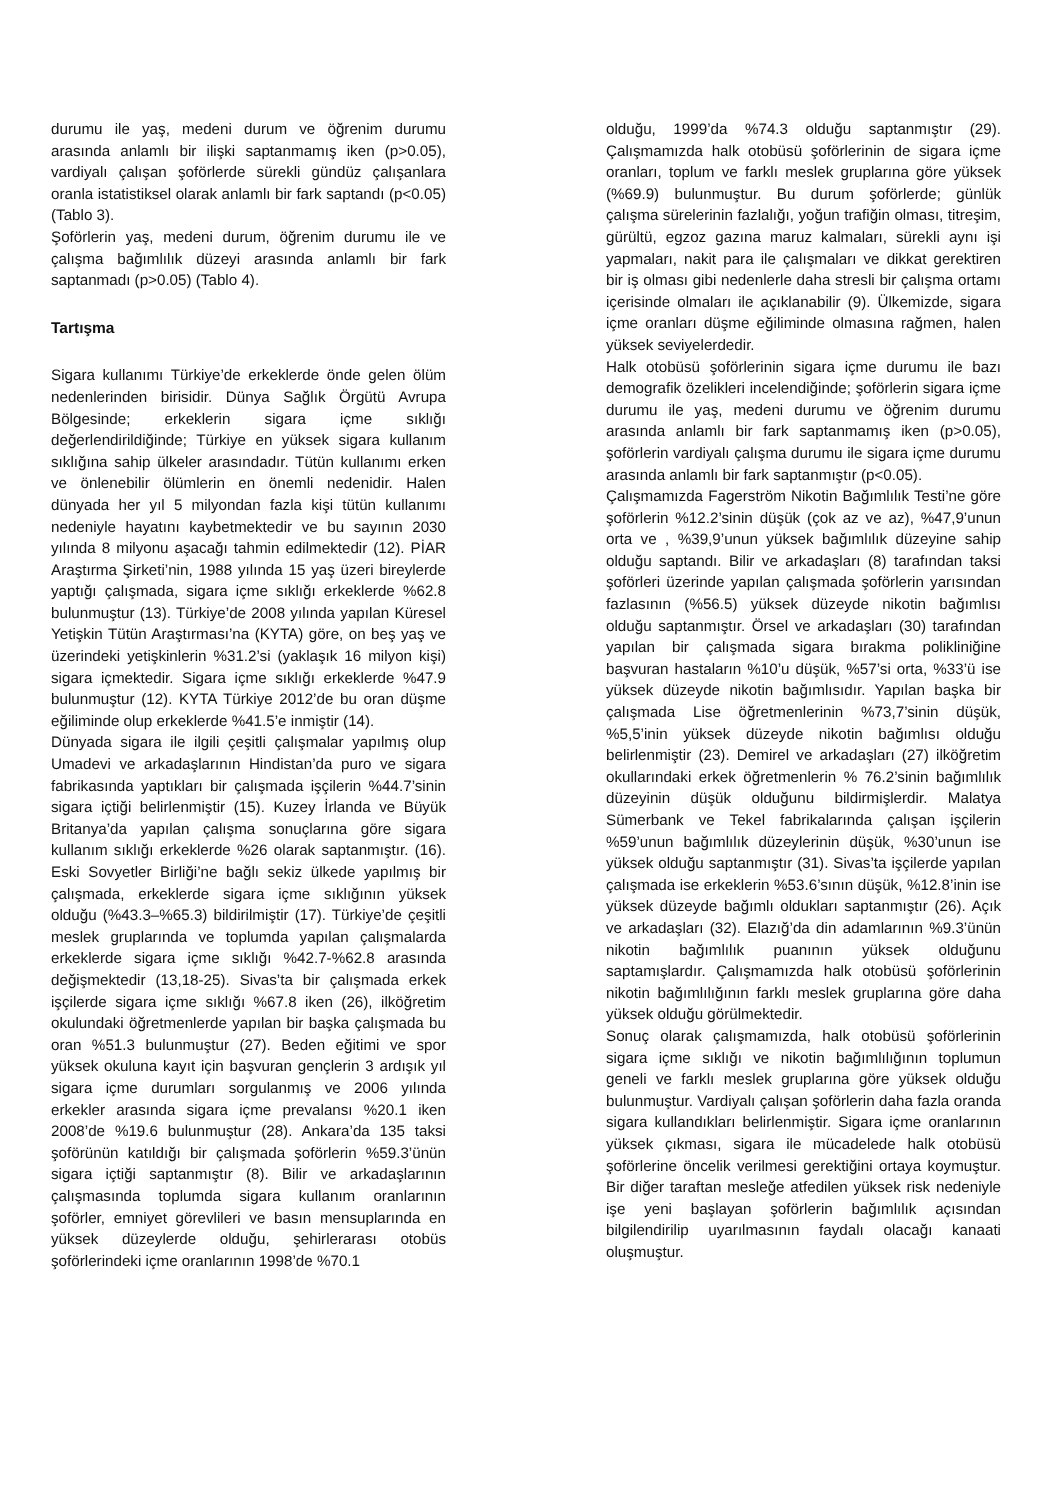durumu ile yaş, medeni durum ve öğrenim durumu arasında anlamlı bir ilişki saptanmamış iken (p>0.05), vardiyalı çalışan şoförlerde sürekli gündüz çalışanlara oranla istatistiksel olarak anlamlı bir fark saptandı (p<0.05) (Tablo 3).
Şoförlerin yaş, medeni durum, öğrenim durumu ile ve çalışma bağımlılık düzeyi arasında anlamlı bir fark saptanmadı (p>0.05) (Tablo 4).
Tartışma
Sigara kullanımı Türkiye’de erkeklerde önde gelen ölüm nedenlerinden birisidir. Dünya Sağlık Örgütü Avrupa Bölgesinde; erkeklerin sigara içme sıklığı değerlendirildiğinde; Türkiye en yüksek sigara kullanım sıklığına sahip ülkeler arasındadır. Tütün kullanımı erken ve önlenebilir ölümlerin en önemli nedenidir. Halen dünyada her yıl 5 milyondan fazla kişi tütün kullanımı nedeniyle hayatını kaybetmektedir ve bu sayının 2030 yılında 8 milyonu aşacağı tahmin edilmektedir (12). PİAR Araştırma Şirketi’nin, 1988 yılında 15 yaş üzeri bireylerde yaptığı çalışmada, sigara içme sıklığı erkeklerde %62.8 bulunmuştur (13). Türkiye’de 2008 yılında yapılan Küresel Yetişkin Tütün Araştırması’na (KYTA) göre, on beş yaş ve üzerindeki yetişkinlerin %31.2’si (yaklaşık 16 milyon kişi) sigara içmektedir. Sigara içme sıklığı erkeklerde %47.9 bulunmuştur (12). KYTA Türkiye 2012’de bu oran düşme eğiliminde olup erkeklerde %41.5’e inmiştir (14).
Dünyada sigara ile ilgili çeşitli çalışmalar yapılmış olup Umadevi ve arkadaşlarının Hindistan’da puro ve sigara fabrikasında yaptıkları bir çalışmada işçilerin %44.7’sinin sigara içtiği belirlenmiştir (15). Kuzey İrlanda ve Büyük Britanya’da yapılan çalışma sonuçlarına göre sigara kullanım sıklığı erkeklerde %26 olarak saptanmıştır. (16). Eski Sovyetler Birliği’ne bağlı sekiz ülkede yapılmış bir çalışmada, erkeklerde sigara içme sıklığının yüksek olduğu (%43.3–%65.3) bildirilmiştir (17). Türkiye’de çeşitli meslek gruplarında ve toplumda yapılan çalışmalarda erkeklerde sigara içme sıklığı %42.7-%62.8 arasında değişmektedir (13,18-25). Sivas’ta bir çalışmada erkek işçilerde sigara içme sıklığı %67.8 iken (26), ilköğretim okulundaki öğretmenlerde yapılan bir başka çalışmada bu oran %51.3 bulunmuştur (27). Beden eğitimi ve spor yüksek okuluna kayıt için başvuran gençlerin 3 ardışık yıl sigara içme durumları sorgulanmış ve 2006 yılında erkekler arasında sigara içme prevalansı %20.1 iken 2008’de %19.6 bulunmuştur (28). Ankara’da 135 taksi şoförünün katıldığı bir çalışmada şoförlerin %59.3’ünün sigara içtiği saptanmıştır (8). Bilir ve arkadaşlarının çalışmasında toplumda sigara kullanım oranlarının şoförler, emniyet görevlileri ve basın mensuplarında en yüksek düzeylerde olduğu, şehirlerarası otobüs şoförlerindeki içme oranlarının 1998’de %70.1
olduğu, 1999’da %74.3 olduğu saptanmıştır (29). Çalışmamızda halk otobüsü şoförlerinin de sigara içme oranları, toplum ve farklı meslek gruplarına göre yüksek (%69.9) bulunmuştur. Bu durum şoförlerde; günlük çalışma sürelerinin fazlalığı, yoğun trafiğin olması, titreşim, gürültü, egzoz gazına maruz kalmaları, sürekli aynı işi yapmaları, nakit para ile çalışmaları ve dikkat gerektiren bir iş olması gibi nedenlerle daha stresli bir çalışma ortamı içerisinde olmaları ile açıklanabilir (9). Ülkemizde, sigara içme oranları düşme eğiliminde olmasına rağmen, halen yüksek seviyelerdedir.
Halk otobüsü şoförlerinin sigara içme durumu ile bazı demografik özelikleri incelendiğinde; şoförlerin sigara içme durumu ile yaş, medeni durumu ve öğrenim durumu arasında anlamlı bir fark saptanmamış iken (p>0.05), şoförlerin vardiyalı çalışma durumu ile sigara içme durumu arasında anlamlı bir fark saptanmıştır (p<0.05).
Çalışmamızda Fagerström Nikotin Bağımlılık Testi’ne göre şoförlerin %12.2’sinin düşük (çok az ve az), %47,9’unun orta ve , %39,9’unun yüksek bağımlılık düzeyine sahip olduğu saptandı. Bilir ve arkadaşları (8) tarafından taksi şoförleri üzerinde yapılan çalışmada şoförlerin yarısından fazlasının (%56.5) yüksek düzeyde nikotin bağımlısı olduğu saptanmıştır. Örsel ve arkadaşları (30) tarafından yapılan bir çalışmada sigara bırakma polikliniğine başvuran hastaların %10’u düşük, %57’si orta, %33’ü ise yüksek düzeyde nikotin bağımlısıdır. Yapılan başka bir çalışmada Lise öğretmenlerinin %73,7’sinin düşük, %5,5’inin yüksek düzeyde nikotin bağımlısı olduğu belirlenmiştir (23). Demirel ve arkadaşları (27) ilköğretim okullarındaki erkek öğretmenlerin % 76.2’sinin bağımlılık düzeyinin düşük olduğunu bildirmişlerdir. Malatya Sümerbank ve Tekel fabrikalarında çalışan işçilerin %59’unun bağımlılık düzeylerinin düşük, %30’unun ise yüksek olduğu saptanmıştır (31). Sivas’ta işçilerde yapılan çalışmada ise erkeklerin %53.6’sının düşük, %12.8’inin ise yüksek düzeyde bağımlı oldukları saptanmıştır (26). Açık ve arkadaşları (32). Elazığ’da din adamlarının %9.3’ünün nikotin bağımlılık puanının yüksek olduğunu saptamışlardır. Çalışmamızda halk otobüsü şoförlerinin nikotin bağımlılığının farklı meslek gruplarına göre daha yüksek olduğu görülmektedir.
Sonuç olarak çalışmamızda, halk otobüsü şoförlerinin sigara içme sıklığı ve nikotin bağımlılığının toplumun geneli ve farklı meslek gruplarına göre yüksek olduğu bulunmuştur. Vardiyalı çalışan şoförlerin daha fazla oranda sigara kullandıkları belirlenmiştir. Sigara içme oranlarının yüksek çıkması, sigara ile mücadelede halk otobüsü şoförlerine öncelik verilmesi gerektiğini ortaya koymuştur. Bir diğer taraftan mesleğe atfedilen yüksek risk nedeniyle işe yeni başlayan şoförlerin bağımlılık açısından bilgilendirilip uyarılmasının faydalı olacağı kanaati oluşmuştur.